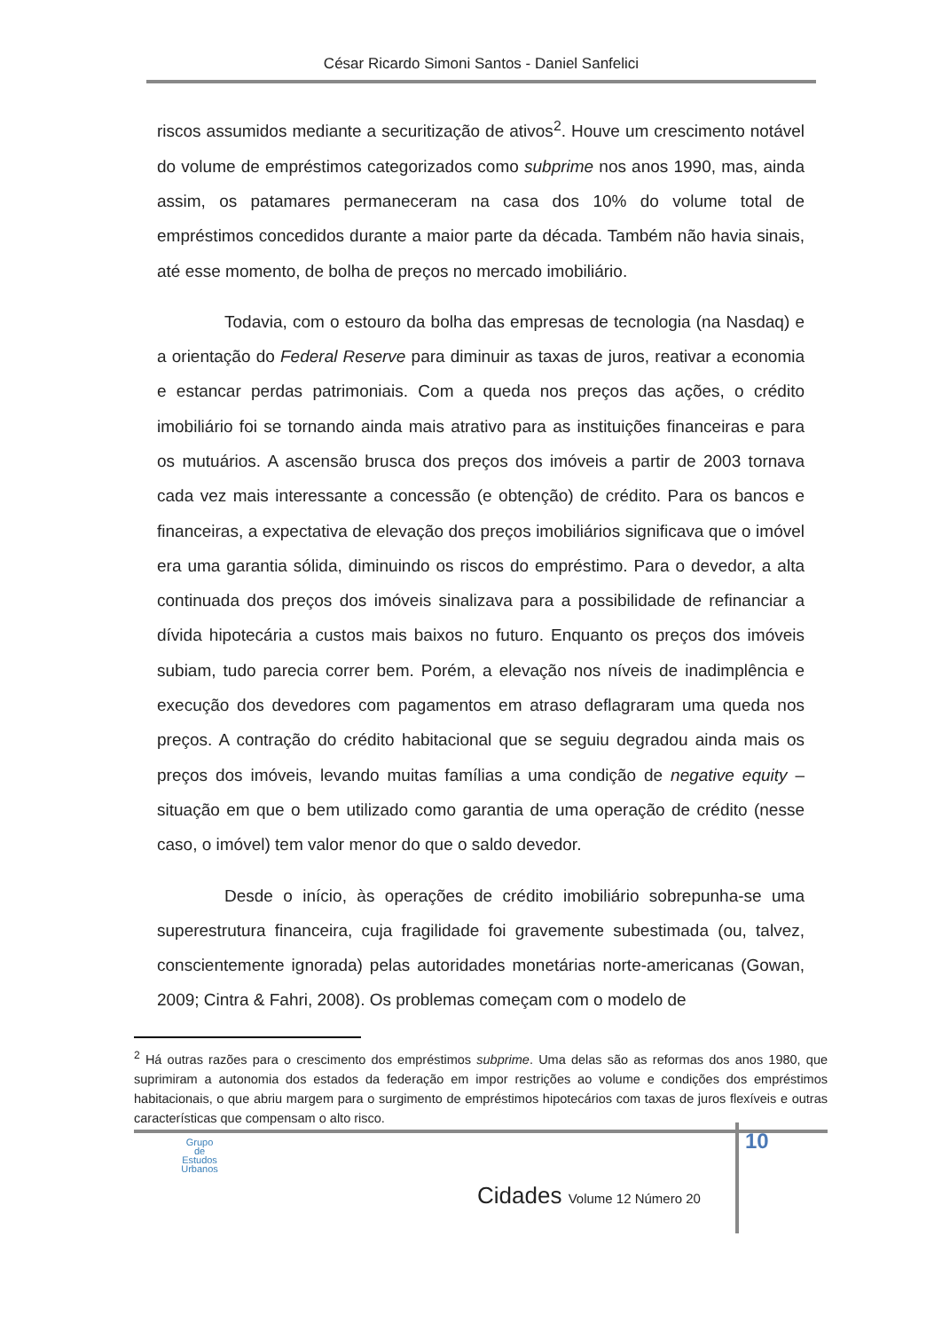César Ricardo Simoni Santos - Daniel Sanfelici
riscos assumidos mediante a securitização de ativos<sup>2</sup>. Houve um crescimento notável do volume de empréstimos categorizados como subprime nos anos 1990, mas, ainda assim, os patamares permaneceram na casa dos 10% do volume total de empréstimos concedidos durante a maior parte da década. Também não havia sinais, até esse momento, de bolha de preços no mercado imobiliário.
Todavia, com o estouro da bolha das empresas de tecnologia (na Nasdaq) e a orientação do Federal Reserve para diminuir as taxas de juros, reativar a economia e estancar perdas patrimoniais. Com a queda nos preços das ações, o crédito imobiliário foi se tornando ainda mais atrativo para as instituições financeiras e para os mutuários. A ascensão brusca dos preços dos imóveis a partir de 2003 tornava cada vez mais interessante a concessão (e obtenção) de crédito. Para os bancos e financeiras, a expectativa de elevação dos preços imobiliários significava que o imóvel era uma garantia sólida, diminuindo os riscos do empréstimo. Para o devedor, a alta continuada dos preços dos imóveis sinalizava para a possibilidade de refinanciar a dívida hipotecária a custos mais baixos no futuro. Enquanto os preços dos imóveis subiam, tudo parecia correr bem. Porém, a elevação nos níveis de inadimplência e execução dos devedores com pagamentos em atraso deflagraram uma queda nos preços. A contração do crédito habitacional que se seguiu degradou ainda mais os preços dos imóveis, levando muitas famílias a uma condição de negative equity – situação em que o bem utilizado como garantia de uma operação de crédito (nesse caso, o imóvel) tem valor menor do que o saldo devedor.
Desde o início, às operações de crédito imobiliário sobrepunha-se uma superestrutura financeira, cuja fragilidade foi gravemente subestimada (ou, talvez, conscientemente ignorada) pelas autoridades monetárias norte-americanas (Gowan, 2009; Cintra & Fahri, 2008). Os problemas começam com o modelo de
<sup>2</sup> Há outras razões para o crescimento dos empréstimos subprime. Uma delas são as reformas dos anos 1980, que suprimiram a autonomia dos estados da federação em impor restrições ao volume e condições dos empréstimos habitacionais, o que abriu margem para o surgimento de empréstimos hipotecários com taxas de juros flexíveis e outras características que compensam o alto risco.
10
Grupo
de
Estudos
Urbanos
Cidades Volume 12 Número 20